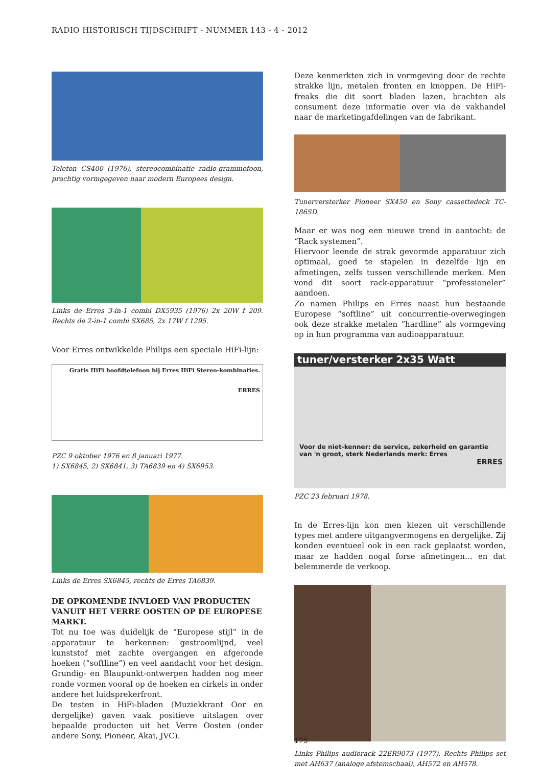RADIO HISTORISCH TIJDSCHRIFT - NUMMER 143 - 4 - 2012
Teleton CS400 (1976), stereocombinatie radio-grammofoon, prachtig vormgegeven naar modern Europees design.
Links de Erres 3-in-1 combi DX5935 (1976) 2x 20W f 209. Rechts de 2-in-1 combi SX685, 2x 17W f 1295.
Voor Erres ontwikkelde Philips een speciale HiFi-lijn:
Gratis HiFi hoofdtelefoon bij Erres HiFi Stereo-kombinaties.
ERRES
PZC 9 oktober 1976 en 8 januari 1977.
1) SX6845, 2) SX6841, 3) TA6839 en 4) SX6953.
Links de Erres SX6845, rechts de Erres TA6839.
DE OPKOMENDE INVLOED VAN PRODUCTEN VANUIT HET VERRE OOSTEN OP DE EUROPESE MARKT.
Tot nu toe was duidelijk de “Europese stijl” in de apparatuur te herkennen: gestroomlijnd, veel kunststof met zachte overgangen en afgeronde hoeken (“softline”) en veel aandacht voor het design. Grundig- en Blaupunkt-ontwerpen hadden nog meer ronde vormen vooral op de hoeken en cirkels in onder andere het luidsprekerfront.
De testen in HiFi-bladen (Muziekkrant Oor en dergelijke) gaven vaak positieve uitslagen over bepaalde producten uit het Verre Oosten (onder andere Sony, Pioneer, Akai, JVC).
Deze kenmerkten zich in vormgeving door de rechte strakke lijn, metalen fronten en knoppen. De HiFi-freaks die dit soort bladen lazen, brachten als consument deze informatie over via de vakhandel naar de marketingafdelingen van de fabrikant.
Tunerversterker Pioneer SX450 en Sony cassettedeck TC-186SD.
Maar er was nog een nieuwe trend in aantocht: de “Rack systemen”.
Hiervoor leende de strak gevormde apparatuur zich optimaal, goed te stapelen in dezelfde lijn en afmetingen, zelfs tussen verschillende merken. Men vond dit soort rack-apparatuur “professioneler” aandoen.
Zo namen Philips en Erres naast hun bestaande Europese “softline” uit concurrentie-overwegingen ook deze strakke metalen “hardline” als vormgeving op in hun programma van audioapparatuur.
tuner/versterker 2x35 Watt
Voor de niet-kenner: de service, zekerheid en garantie van 'n groot, sterk Nederlands merk: Erres
ERRES
PZC 23 februari 1978.
In de Erres-lijn kon men kiezen uit verschillende types met andere uitgangvermogens en dergelijke. Zij konden eventueel ook in een rack geplaatst worden, maar ze hadden nogal forse afmetingen… en dat belemmerde de verkoop.
Links Philips audiorack 22ER9073 (1977). Rechts Philips set met AH637 (analoge afstemschaal), AH572 en AH578.
175